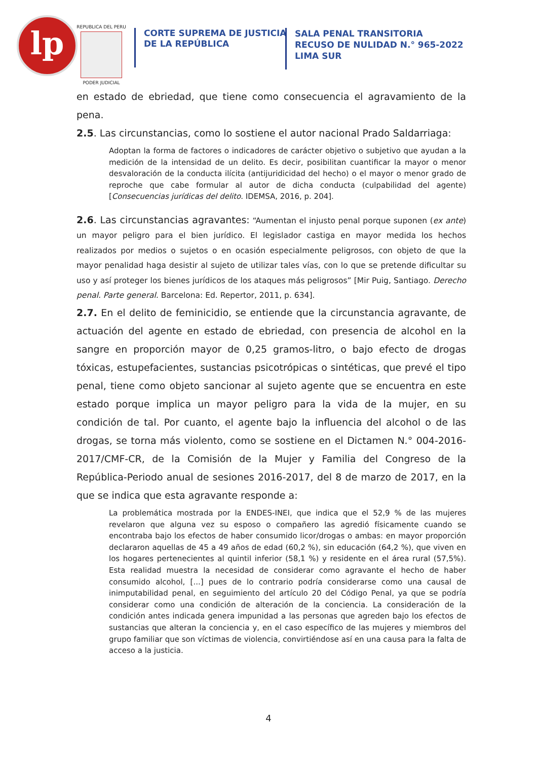lp
REPUBLICA DEL PERU
PODER JUDICIAL
CORTE SUPREMA DE JUSTICIA
DE LA REPÚBLICA
SALA PENAL TRANSITORIA
RECUSO DE NULIDAD N.° 965-2022
LIMA SUR
en estado de ebriedad, que tiene como consecuencia el agravamiento de la pena.
2.5. Las circunstancias, como lo sostiene el autor nacional Prado Saldarriaga:
Adoptan la forma de factores o indicadores de carácter objetivo o subjetivo que ayudan a la medición de la intensidad de un delito. Es decir, posibilitan cuantificar la mayor o menor desvaloración de la conducta ilícita (antijuridicidad del hecho) o el mayor o menor grado de reproche que cabe formular al autor de dicha conducta (culpabilidad del agente) [Consecuencias jurídicas del delito. IDEMSA, 2016, p. 204].
2.6. Las circunstancias agravantes: “Aumentan el injusto penal porque suponen (ex ante) un mayor peligro para el bien jurídico. El legislador castiga en mayor medida los hechos realizados por medios o sujetos o en ocasión especialmente peligrosos, con objeto de que la mayor penalidad haga desistir al sujeto de utilizar tales vías, con lo que se pretende dificultar su uso y así proteger los bienes jurídicos de los ataques más peligrosos” [Mir Puig, Santiago. Derecho penal. Parte general. Barcelona: Ed. Repertor, 2011, p. 634].
2.7. En el delito de feminicidio, se entiende que la circunstancia agravante, de actuación del agente en estado de ebriedad, con presencia de alcohol en la sangre en proporción mayor de 0,25 gramos-litro, o bajo efecto de drogas tóxicas, estupefacientes, sustancias psicotrópicas o sintéticas, que prevé el tipo penal, tiene como objeto sancionar al sujeto agente que se encuentra en este estado porque implica un mayor peligro para la vida de la mujer, en su condición de tal. Por cuanto, el agente bajo la influencia del alcohol o de las drogas, se torna más violento, como se sostiene en el Dictamen N.° 004-2016-2017/CMF-CR, de la Comisión de la Mujer y Familia del Congreso de la República-Periodo anual de sesiones 2016-2017, del 8 de marzo de 2017, en la que se indica que esta agravante responde a:
La problemática mostrada por la ENDES-INEI, que indica que el 52,9 % de las mujeres revelaron que alguna vez su esposo o compañero las agredió físicamente cuando se encontraba bajo los efectos de haber consumido licor/drogas o ambas: en mayor proporción declararon aquellas de 45 a 49 años de edad (60,2 %), sin educación (64,2 %), que viven en los hogares pertenecientes al quintil inferior (58,1 %) y residente en el área rural (57,5%). Esta realidad muestra la necesidad de considerar como agravante el hecho de haber consumido alcohol, [...] pues de lo contrario podría considerarse como una causal de inimputabilidad penal, en seguimiento del artículo 20 del Código Penal, ya que se podría considerar como una condición de alteración de la conciencia. La consideración de la condición antes indicada genera impunidad a las personas que agreden bajo los efectos de sustancias que alteran la conciencia y, en el caso específico de las mujeres y miembros del grupo familiar que son víctimas de violencia, convirtiéndose así en una causa para la falta de acceso a la justicia.
4